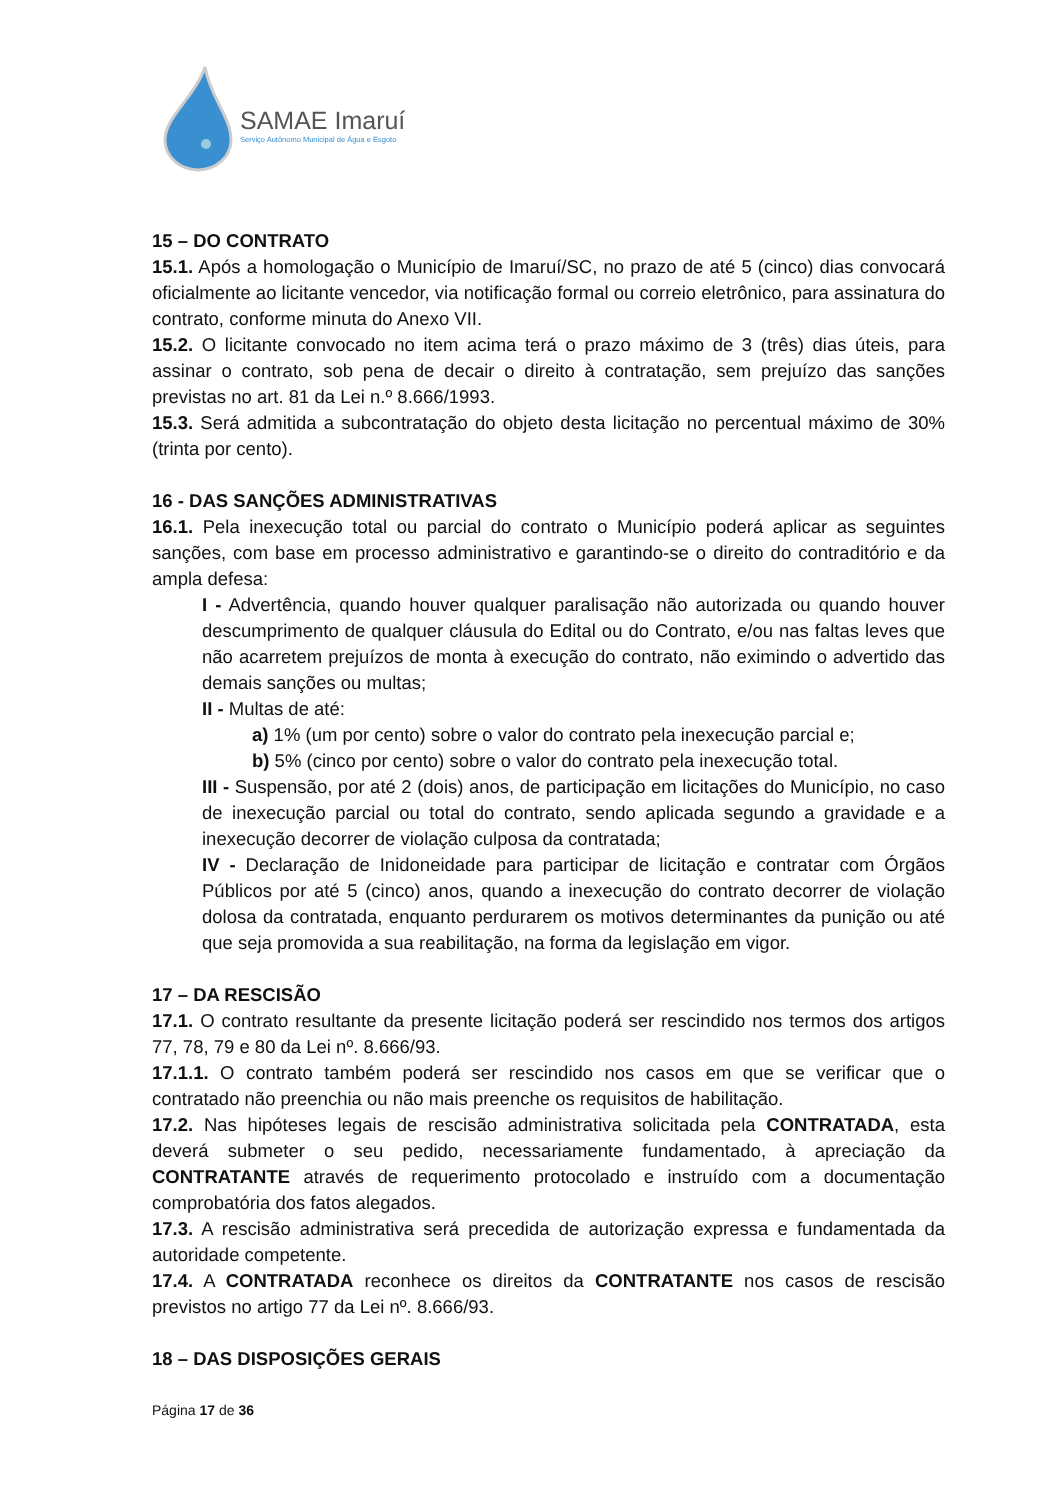SAMAE Imaruí
Serviço Autônomo Municipal de Água e Esgoto
15 – DO CONTRATO
15.1. Após a homologação o Município de Imaruí/SC, no prazo de até 5 (cinco) dias convocará oficialmente ao licitante vencedor, via notificação formal ou correio eletrônico, para assinatura do contrato, conforme minuta do Anexo VII.
15.2. O licitante convocado no item acima terá o prazo máximo de 3 (três) dias úteis, para assinar o contrato, sob pena de decair o direito à contratação, sem prejuízo das sanções previstas no art. 81 da Lei n.º 8.666/1993.
15.3. Será admitida a subcontratação do objeto desta licitação no percentual máximo de 30% (trinta por cento).
16 - DAS SANÇÕES ADMINISTRATIVAS
16.1. Pela inexecução total ou parcial do contrato o Município poderá aplicar as seguintes sanções, com base em processo administrativo e garantindo-se o direito do contraditório e da ampla defesa:
I - Advertência, quando houver qualquer paralisação não autorizada ou quando houver descumprimento de qualquer cláusula do Edital ou do Contrato, e/ou nas faltas leves que não acarretem prejuízos de monta à execução do contrato, não eximindo o advertido das demais sanções ou multas;
II - Multas de até:
a) 1% (um por cento) sobre o valor do contrato pela inexecução parcial e;
b) 5% (cinco por cento) sobre o valor do contrato pela inexecução total.
III - Suspensão, por até 2 (dois) anos, de participação em licitações do Município, no caso de inexecução parcial ou total do contrato, sendo aplicada segundo a gravidade e a inexecução decorrer de violação culposa da contratada;
IV - Declaração de Inidoneidade para participar de licitação e contratar com Órgãos Públicos por até 5 (cinco) anos, quando a inexecução do contrato decorrer de violação dolosa da contratada, enquanto perdurarem os motivos determinantes da punição ou até que seja promovida a sua reabilitação, na forma da legislação em vigor.
17 – DA RESCISÃO
17.1. O contrato resultante da presente licitação poderá ser rescindido nos termos dos artigos 77, 78, 79 e 80 da Lei nº. 8.666/93.
17.1.1. O contrato também poderá ser rescindido nos casos em que se verificar que o contratado não preenchia ou não mais preenche os requisitos de habilitação.
17.2. Nas hipóteses legais de rescisão administrativa solicitada pela CONTRATADA, esta deverá submeter o seu pedido, necessariamente fundamentado, à apreciação da CONTRATANTE através de requerimento protocolado e instruído com a documentação comprobatória dos fatos alegados.
17.3. A rescisão administrativa será precedida de autorização expressa e fundamentada da autoridade competente.
17.4. A CONTRATADA reconhece os direitos da CONTRATANTE nos casos de rescisão previstos no artigo 77 da Lei nº. 8.666/93.
18 – DAS DISPOSIÇÕES GERAIS
Página 17 de 36